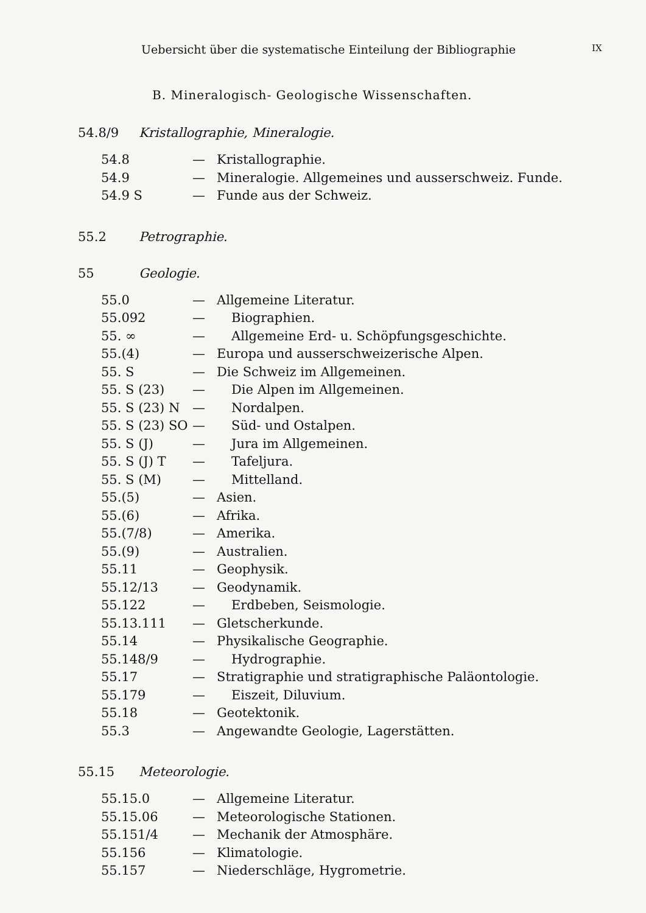Uebersicht über die systematische Einteilung der Bibliographie
IX
B. Mineralogisch- Geologische Wissenschaften.
54.8/9 Kristallographie, Mineralogie.
54.8 — Kristallographie.
54.9 — Mineralogie. Allgemeines und ausserschweiz. Funde.
54.9 S — Funde aus der Schweiz.
55.2 Petrographie.
55 Geologie.
55.0 — Allgemeine Literatur.
55.092 — Biographien.
55. ∞ — Allgemeine Erd- u. Schöpfungsgeschichte.
55.(4) — Europa und ausserschweizerische Alpen.
55. S — Die Schweiz im Allgemeinen.
55. S (23) — Die Alpen im Allgemeinen.
55. S (23) N
— Nordalpen.
55. S (23) SO
— Süd- und Ostalpen.
55. S (J) — Jura im Allgemeinen.
55. S (J) T — Tafeljura.
55. S (M) — Mittelland.
55.(5) — Asien.
55.(6) — Afrika.
55.(7/8) — Amerika.
55.(9) — Australien.
55.11 — Geophysik.
55.12/13 — Geodynamik.
55.122 — Erdbeben, Seismologie.
55.13.111 — Gletscherkunde.
55.14 — Physikalische Geographie.
55.148/9 — Hydrographie.
55.17 — Stratigraphie und stratigraphische Paläontologie.
55.179 — Eiszeit, Diluvium.
55.18 — Geotektonik.
55.3 — Angewandte Geologie, Lagerstätten.
55.15 Meteorologie.
55.15.0 — Allgemeine Literatur.
55.15.06 — Meteorologische Stationen.
55.151/4 — Mechanik der Atmosphäre.
55.156 — Klimatologie.
55.157 — Niederschläge, Hygrometrie.